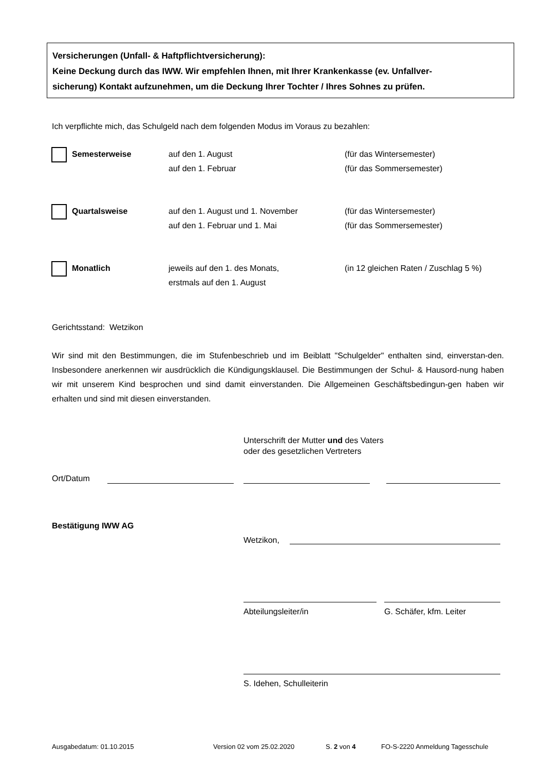Versicherungen (Unfall- & Haftpflichtversicherung):
Keine Deckung durch das IWW. Wir empfehlen Ihnen, mit Ihrer Krankenkasse (ev. Unfallver-
sicherung) Kontakt aufzunehmen, um die Deckung Ihrer Tochter / Ihres Sohnes zu prüfen.
Ich verpflichte mich, das Schulgeld nach dem folgenden Modus im Voraus zu bezahlen:
Semesterweise
auf den 1. August
auf den 1. Februar
(für das Wintersemester)
(für das Sommersemester)
Quartalsweise
auf den 1. August und 1. November
auf den 1. Februar und 1. Mai
(für das Wintersemester)
(für das Sommersemester)
Monatlich
jeweils auf den 1. des Monats,
erstmals auf den 1. August
(in 12 gleichen Raten / Zuschlag 5 %)
Gerichtsstand: Wetzikon
Wir sind mit den Bestimmungen, die im Stufenbeschrieb und im Beiblatt "Schulgelder" enthalten sind, einverstan-den. Insbesondere anerkennen wir ausdrücklich die Kündigungsklausel. Die Bestimmungen der Schul- & Hausord-nung haben wir mit unserem Kind besprochen und sind damit einverstanden. Die Allgemeinen Geschäftsbedingun-gen haben wir erhalten und sind mit diesen einverstanden.
Unterschrift der Mutter und des Vaters
oder des gesetzlichen Vertreters
Ort/Datum
Bestätigung IWW AG
Wetzikon,
Abteilungsleiter/in G. Schäfer, kfm. Leiter
S. Idehen, Schulleiterin
Ausgabedatum: 01.10.2015 Version 02 vom 25.02.2020 S. 2 von 4
FO-S-2220 Anmeldung Tagesschule